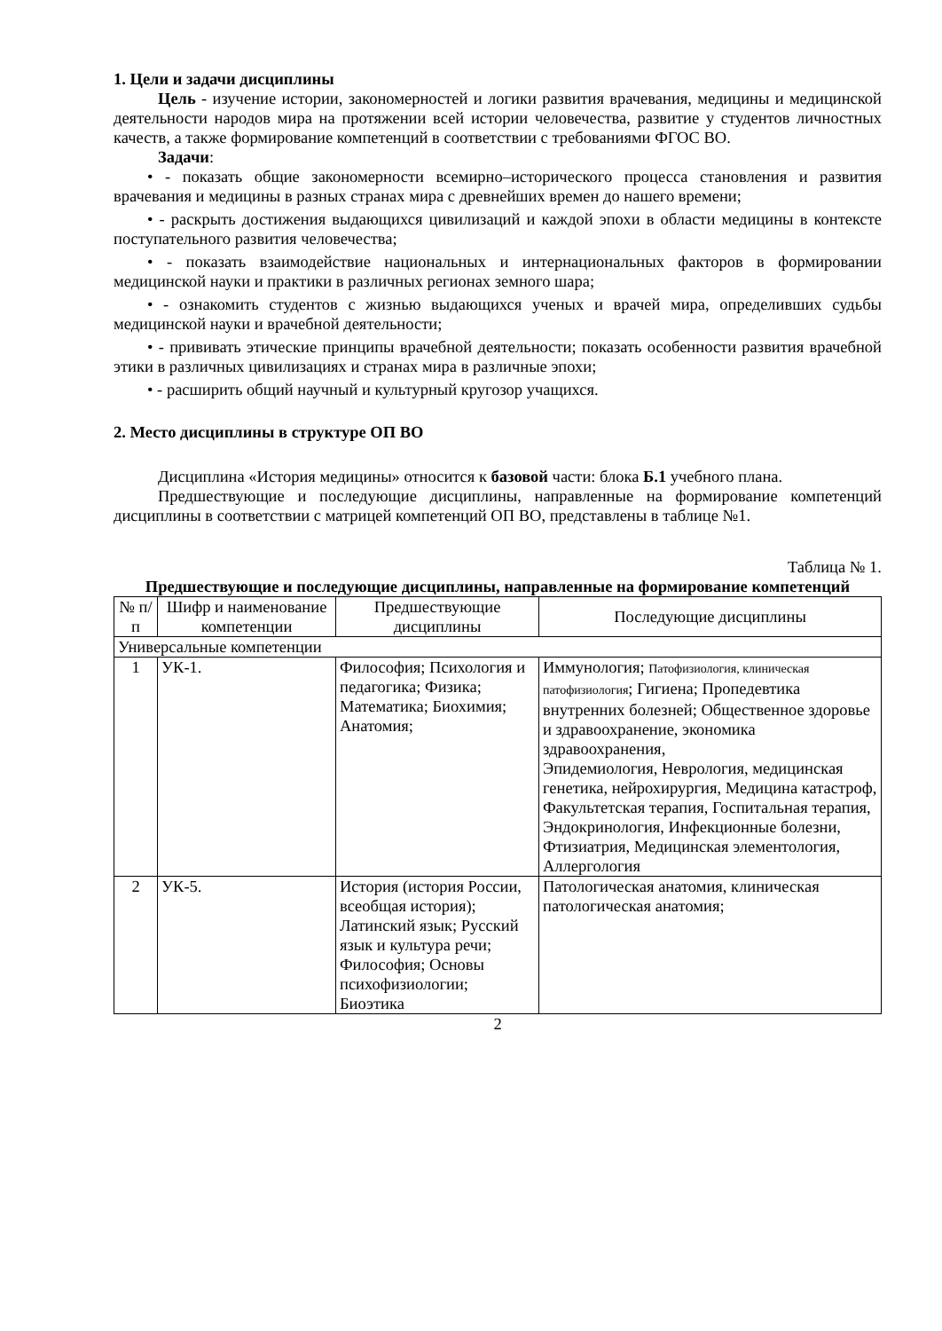1. Цели и задачи дисциплины
Цель - изучение истории, закономерностей и логики развития врачевания, медицины и медицинской деятельности народов мира на протяжении всей истории человечества, развитие у студентов личностных качеств, а также формирование компетенций в соответствии с требованиями ФГОС ВО.
Задачи:
• - показать общие закономерности всемирно–исторического процесса становления и развития врачевания и медицины в разных странах мира с древнейших времен до нашего времени;
• - раскрыть достижения выдающихся цивилизаций и каждой эпохи в области медицины в контексте поступательного развития человечества;
• - показать взаимодействие национальных и интернациональных факторов в формировании медицинской науки и практики в различных регионах земного шара;
• - ознакомить студентов с жизнью выдающихся ученых и врачей мира, определивших судьбы медицинской науки и врачебной деятельности;
• - прививать этические принципы врачебной деятельности; показать особенности развития врачебной этики в различных цивилизациях и странах мира в различные эпохи;
• - расширить общий научный и культурный кругозор учащихся.
2. Место дисциплины в структуре ОП ВО
Дисциплина «История медицины» относится к базовой части: блока Б.1 учебного плана.
Предшествующие и последующие дисциплины, направленные на формирование компетенций дисциплины в соответствии с матрицей компетенций ОП ВО, представлены в таблице №1.
Таблица № 1.
Предшествующие и последующие дисциплины, направленные на формирование компетенций
| № п/п | Шифр и наименование компетенции | Предшествующие дисциплины | Последующие дисциплины |
| --- | --- | --- | --- |
| Универсальные компетенции | | | |
| 1 | УК-1. | Философия; Психология и педагогика; Физика; Математика; Биохимия; Анатомия; | Иммунология; Патофизиология, клиническая патофизиология ; Гигиена; Пропедевтика внутренних болезней; Общественное здоровье и здравоохранение, экономика здравоохранения, Эпидемиология, Неврология, медицинская генетика, нейрохирургия, Медицина катастроф, Факультетская терапия, Госпитальная терапия, Эндокринология, Инфекционные болезни, Фтизиатрия, Медицинская элементология, Аллергология |
| 2 | УК-5. | История (история России, всеобщая история); Латинский язык; Русский язык и культура речи; Философия; Основы психофизиологии; Биоэтика | Патологическая анатомия, клиническая патологическая анатомия; |
2